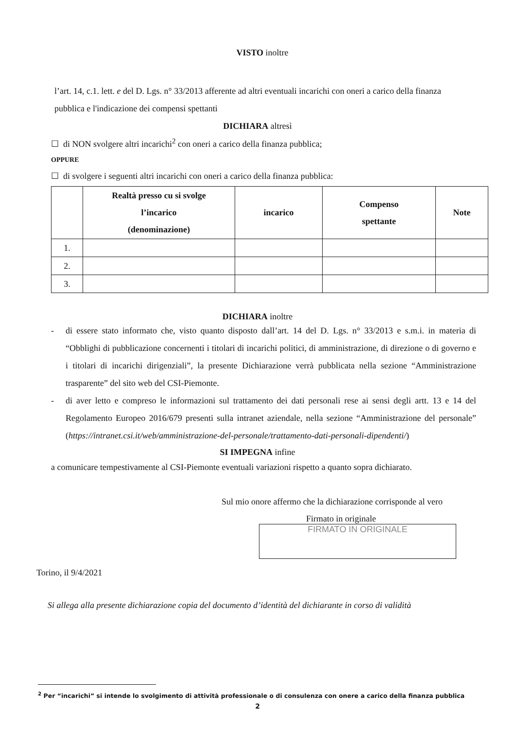VISTO inoltre
l’art. 14, c.1. lett. e del D. Lgs. n° 33/2013 afferente ad altri eventuali incarichi con oneri a carico della finanza pubblica e l'indicazione dei compensi spettanti
DICHIARA altresì
☐ di NON svolgere altri incarichi<sup>2</sup> con oneri a carico della finanza pubblica;
OPPURE
☐ di svolgere i seguenti altri incarichi con oneri a carico della finanza pubblica:
| | Realtà presso cu si svolge l’incarico (denominazione) | incarico | Compenso spettante | Note |
| --- | --- | --- | --- | --- |
| 1. | | | | |
| 2. | | | | |
| 3. | | | | |
DICHIARA inoltre
- di essere stato informato che, visto quanto disposto dall’art. 14 del D. Lgs. n° 33/2013 e s.m.i. in materia di “Obblighi di pubblicazione concernenti i titolari di incarichi politici, di amministrazione, di direzione o di governo e i titolari di incarichi dirigenziali”, la presente Dichiarazione verrà pubblicata nella sezione “Amministrazione trasparente” del sito web del CSI-Piemonte.
- di aver letto e compreso le informazioni sul trattamento dei dati personali rese ai sensi degli artt. 13 e 14 del Regolamento Europeo 2016/679 presenti sulla intranet aziendale, nella sezione “Amministrazione del personale” (https://intranet.csi.it/web/amministrazione-del-personale/trattamento-dati-personali-dipendenti/)
SI IMPEGNA infine
a comunicare tempestivamente al CSI-Piemonte eventuali variazioni rispetto a quanto sopra dichiarato.
Sul mio onore affermo che la dichiarazione corrisponde al vero
Firmato in originale
FIRMATO IN ORIGINALE
Torino, il 9/4/2021
Si allega alla presente dichiarazione copia del documento d’identità del dichiarante in corso di validità
<sup>2</sup> Per “incarichi” si intende lo svolgimento di attività professionale o di consulenza con onere a carico della finanza pubblica
2